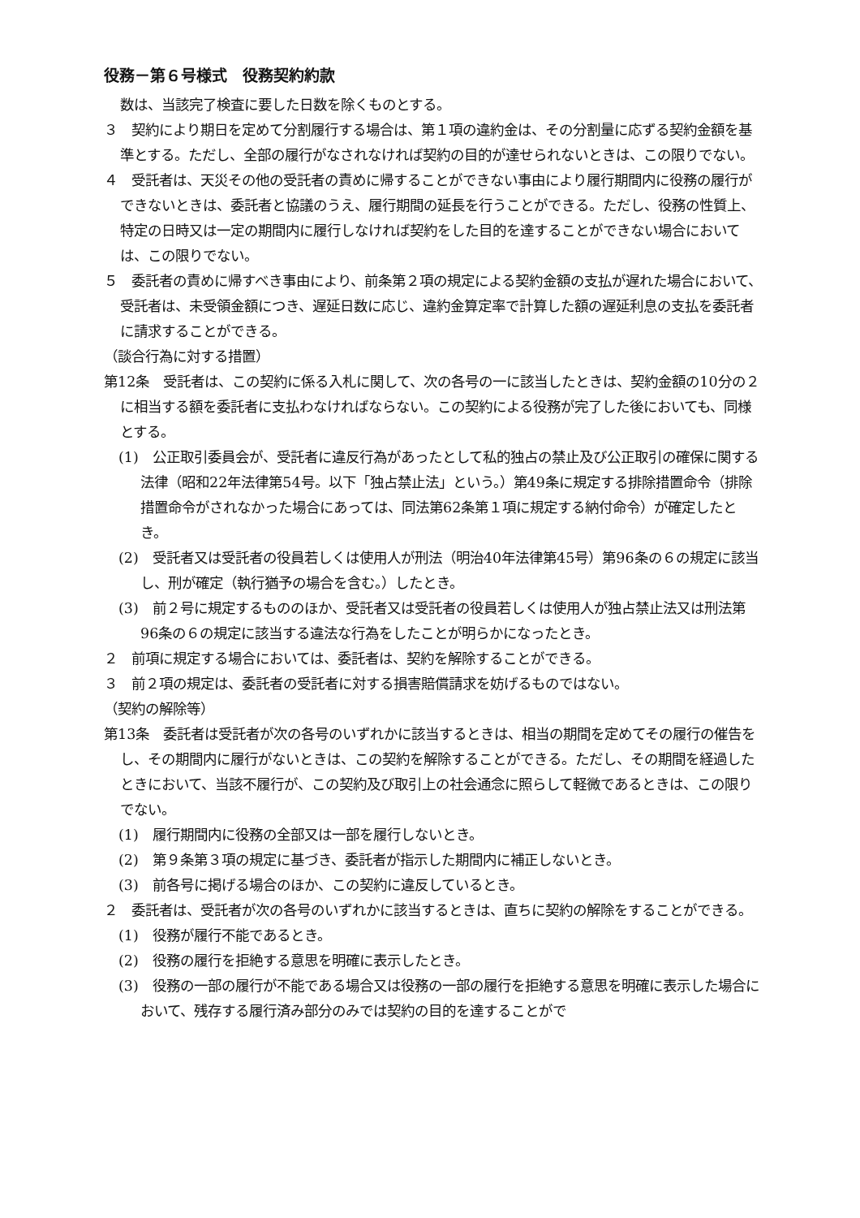役務－第６号様式　役務契約約款
数は、当該完了検査に要した日数を除くものとする。
３　契約により期日を定めて分割履行する場合は、第１項の違約金は、その分割量に応ずる契約金額を基準とする。ただし、全部の履行がなされなければ契約の目的が達せられないときは、この限りでない。
４　受託者は、天災その他の受託者の責めに帰することができない事由により履行期間内に役務の履行ができないときは、委託者と協議のうえ、履行期間の延長を行うことができる。ただし、役務の性質上、特定の日時又は一定の期間内に履行しなければ契約をした目的を達することができない場合においては、この限りでない。
５　委託者の責めに帰すべき事由により、前条第２項の規定による契約金額の支払が遅れた場合において、受託者は、未受領金額につき、遅延日数に応じ、違約金算定率で計算した額の遅延利息の支払を委託者に請求することができる。
（談合行為に対する措置）
第12条　受託者は、この契約に係る入札に関して、次の各号の一に該当したときは、契約金額の10分の２に相当する額を委託者に支払わなければならない。この契約による役務が完了した後においても、同様とする。
(1)　公正取引委員会が、受託者に違反行為があったとして私的独占の禁止及び公正取引の確保に関する法律（昭和22年法律第54号。以下「独占禁止法」という。）第49条に規定する排除措置命令（排除措置命令がされなかった場合にあっては、同法第62条第１項に規定する納付命令）が確定したとき。
(2)　受託者又は受託者の役員若しくは使用人が刑法（明治40年法律第45号）第96条の６の規定に該当し、刑が確定（執行猶予の場合を含む。）したとき。
(3)　前２号に規定するもののほか、受託者又は受託者の役員若しくは使用人が独占禁止法又は刑法第96条の６の規定に該当する違法な行為をしたことが明らかになったとき。
２　前項に規定する場合においては、委託者は、契約を解除することができる。
３　前２項の規定は、委託者の受託者に対する損害賠償請求を妨げるものではない。
（契約の解除等）
第13条　委託者は受託者が次の各号のいずれかに該当するときは、相当の期間を定めてその履行の催告をし、その期間内に履行がないときは、この契約を解除することができる。ただし、その期間を経過したときにおいて、当該不履行が、この契約及び取引上の社会通念に照らして軽微であるときは、この限りでない。
(1)　履行期間内に役務の全部又は一部を履行しないとき。
(2)　第９条第３項の規定に基づき、委託者が指示した期間内に補正しないとき。
(3)　前各号に掲げる場合のほか、この契約に違反しているとき。
２　委託者は、受託者が次の各号のいずれかに該当するときは、直ちに契約の解除をすることができる。
(1)　役務が履行不能であるとき。
(2)　役務の履行を拒絶する意思を明確に表示したとき。
(3)　役務の一部の履行が不能である場合又は役務の一部の履行を拒絶する意思を明確に表示した場合において、残存する履行済み部分のみでは契約の目的を達することがで